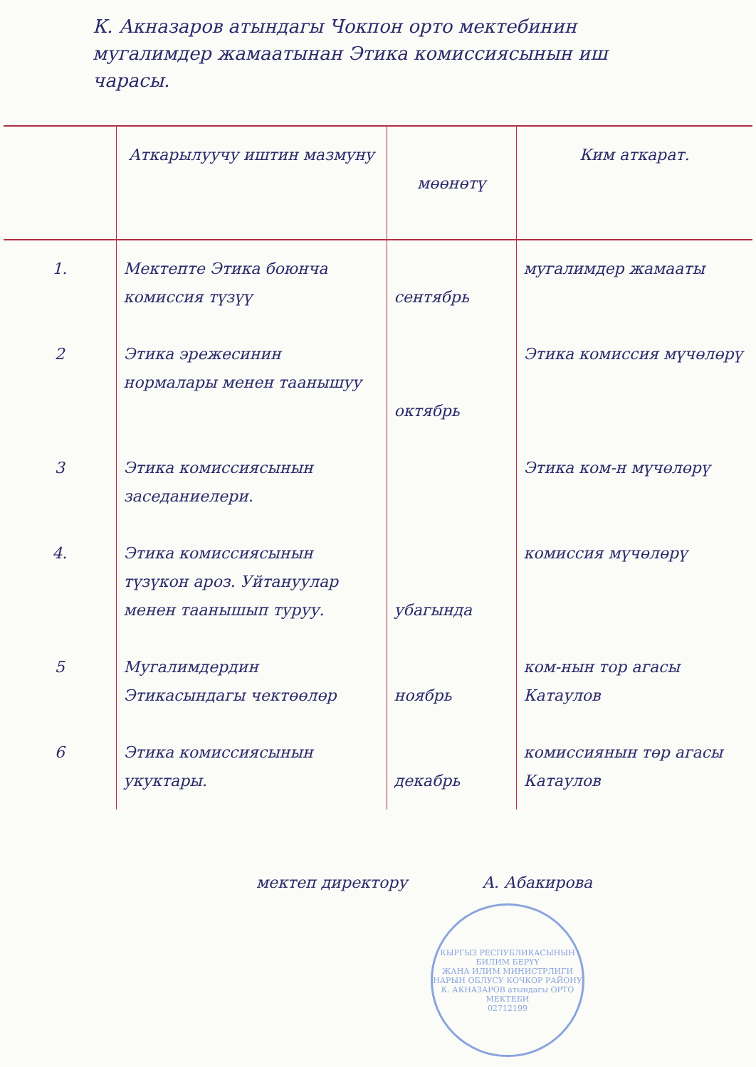К. Акназаров атындагы Чокпон орто мектебинин мугалимдер жамаатынан Этика комиссиясынын иш чарасы.
| | Аткарылуучу иштин мазмуну | мөөнөтү | Ким аткарат. |
| --- | --- | --- | --- |
| 1. | Мектепте Этика боюнча комиссия түзүү | сентябрь | мугалимдер жамааты |
| 2 | Этика эрежесинин нормалары менен таанышуу | октябрь | Этика комиссия мүчөлөрү |
| 3 | Этика комиссиясынын заседаниелери. | | Этика ком-н мүчөлөрү |
| 4. | Этика комиссиясынын түзүкон ароз. Уйтануулар менен таанышып туруу. | убагында | комиссия мүчөлөрү |
| 5 | Мугалимдердин Этикасындагы чектөөлөр | ноябрь | ком-нын тор агасы Катаулов |
| 6 | Этика комиссиясынын укуктары. | декабрь | комиссиянын төр агасы Катаулов |
мектеп директору А. Абакирова
КЫРГЫЗ РЕСПУБЛИКАСЫНЫН БИЛИМ БЕРҮҮ
ЖАНА ИЛИМ МИНИСТРЛИГИ
НАРЫН ОБЛУСУ КОЧКОР РАЙОНУ
К. АКНАЗАРОВ атындагы ОРТО МЕКТЕБИ
02712199